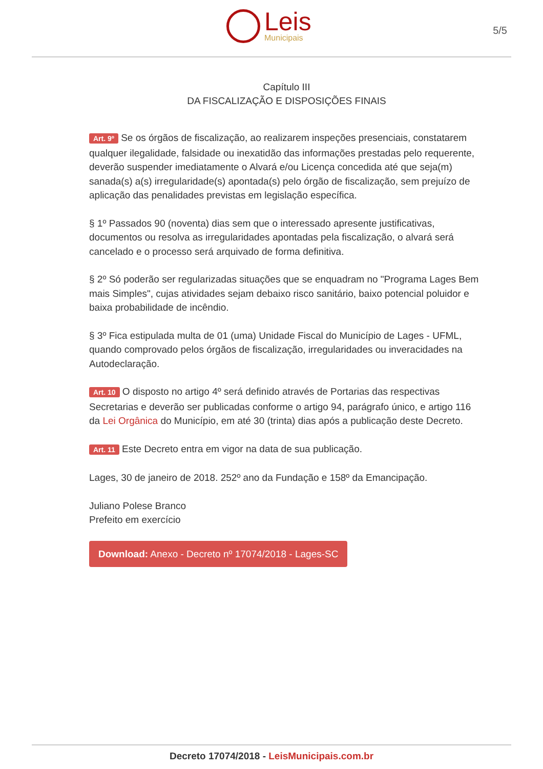Leis
Municipais
5/5
Capítulo III
DA FISCALIZAÇÃO E DISPOSIÇÕES FINAIS
Art. 9º Se os órgãos de fiscalização, ao realizarem inspeções presenciais, constatarem qualquer ilegalidade, falsidade ou inexatidão das informações prestadas pelo requerente, deverão suspender imediatamente o Alvará e/ou Licença concedida até que seja(m) sanada(s) a(s) irregularidade(s) apontada(s) pelo órgão de fiscalização, sem prejuízo de aplicação das penalidades previstas em legislação específica.
§ 1º Passados 90 (noventa) dias sem que o interessado apresente justificativas, documentos ou resolva as irregularidades apontadas pela fiscalização, o alvará será cancelado e o processo será arquivado de forma definitiva.
§ 2º Só poderão ser regularizadas situações que se enquadram no "Programa Lages Bem mais Simples", cujas atividades sejam debaixo risco sanitário, baixo potencial poluidor e baixa probabilidade de incêndio.
§ 3º Fica estipulada multa de 01 (uma) Unidade Fiscal do Município de Lages - UFML, quando comprovado pelos órgãos de fiscalização, irregularidades ou inveracidades na Autodeclaração.
Art. 10 O disposto no artigo 4º será definido através de Portarias das respectivas Secretarias e deverão ser publicadas conforme o artigo 94, parágrafo único, e artigo 116 da Lei Orgânica do Município, em até 30 (trinta) dias após a publicação deste Decreto.
Art. 11 Este Decreto entra em vigor na data de sua publicação.
Lages, 30 de janeiro de 2018. 252º ano da Fundação e 158º da Emancipação.
Juliano Polese Branco
Prefeito em exercício
Download: Anexo - Decreto nº 17074/2018 - Lages-SC
Decreto 17074/2018 - LeisMunicipais.com.br